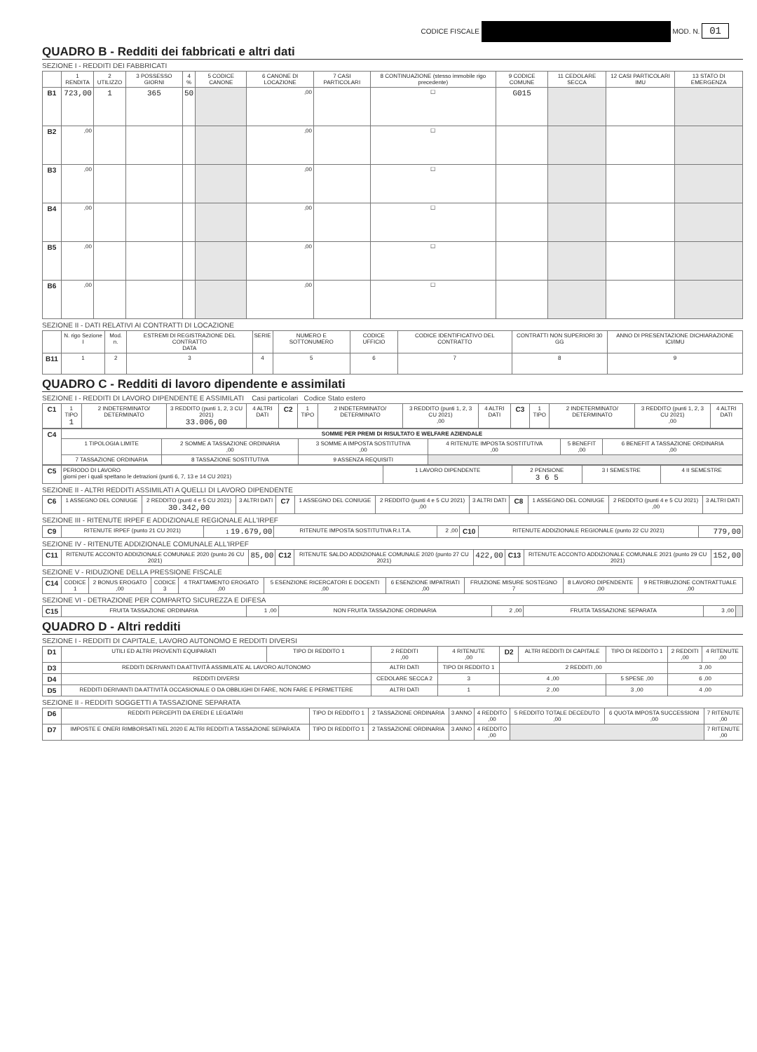CODICE FISCALE MOD. N. 01
QUADRO B - Redditi dei fabbricati e altri dati
SEZIONE I - REDDITI DEI FABBRICATI
| | 1 RENDITA | 2 UTILIZZO | 3 POSSESSO GIORNI | 4 % | 5 CODICE CANONE | 6 CANONE DI LOCAZIONE | 7 CASI PARTICOLARI | 8 CONTINUAZIONE (stesso immobile rigo precedente) | 9 CODICE COMUNE | 11 CEDOLARE SECCA | 12 CASI PARTICOLARI IMU | 13 STATO DI EMERGENZA |
| --- | --- | --- | --- | --- | --- | --- | --- | --- | --- | --- | --- | --- |
| B1 | 723,00 | 1 | 365 | 50 | | ,00 | | ☐ | G015 | | | |
| B2 | ,00 | | | | | ,00 | | ☐ | | | | |
| B3 | ,00 | | | | | ,00 | | ☐ | | | | |
| B4 | ,00 | | | | | ,00 | | ☐ | | | | |
| B5 | ,00 | | | | | ,00 | | ☐ | | | | |
| B6 | ,00 | | | | | ,00 | | ☐ | | | | |
SEZIONE II - DATI RELATIVI AI CONTRATTI DI LOCAZIONE
| | N. rigo Sezione I | Mod. n. | ESTREMI DI REGISTRAZIONE DEL CONTRATTO DATA | SERIE | NUMERO E SOTTONUMERO | CODICE UFFICIO | CODICE IDENTIFICATIVO DEL CONTRATTO | CONTRATTI NON SUPERIORI 30 GG | ANNO DI PRESENTAZIONE DICHIARAZIONE ICI/IMU |
| --- | --- | --- | --- | --- | --- | --- | --- | --- | --- |
| B11 | 1 | 2 | 3 | 4 | 5 | 6 | 7 | 8 | 9 |
QUADRO C - Redditi di lavoro dipendente e assimilati
SEZIONE I - REDDITI DI LAVORO DIPENDENTE E ASSIMILATI Casi particolari Codice Stato estero
| C1 | 1 TIPO 1 | 2 INDETERMINATO/ DETERMINATO | 3 REDDITO (punti 1, 2, 3 CU 2021) 33.006,00 | 4 ALTRI DATI | C2 | 1 TIPO | 2 INDETERMINATO/ DETERMINATO | 3 REDDITO (punti 1, 2, 3 CU 2021) ,00 | 4 ALTRI DATI | C3 | 1 TIPO | 2 INDETERMINATO/ DETERMINATO | 3 REDDITO (punti 1, 2, 3 CU 2021) ,00 | 4 ALTRI DATI |
| C4 | SOMME PER PREMI DI RISULTATO E WELFARE AZIENDALE | | | | | |
| | 1 TIPOLOGIA LIMITE | 2 SOMME A TASSAZIONE ORDINARIA ,00 | 3 SOMME A IMPOSTA SOSTITUTIVA ,00 | 4 RITENUTE IMPOSTA SOSTITUTIVA ,00 | 5 BENEFIT ,00 | 6 BENEFIT A TASSAZIONE ORDINARIA ,00 |
| | 7 TASSAZIONE ORDINARIA | 8 TASSAZIONE SOSTITUTIVA | 9 ASSENZA REQUISITI | | | |
| C5 | PERIODO DI LAVORO giorni per i quali spettano le detrazioni (punti 6, 7, 13 e 14 CU 2021) | 1 LAVORO DIPENDENTE | 2 PENSIONE 3 6 5 | 3 I SEMESTRE | 4 II SEMESTRE |
SEZIONE II - ALTRI REDDITI ASSIMILATI A QUELLI DI LAVORO DIPENDENTE
| C6 | 1 ASSEGNO DEL CONIUGE | 2 REDDITO (punti 4 e 5 CU 2021) 30.342,00 | 3 ALTRI DATI | C7 | 1 ASSEGNO DEL CONIUGE | 2 REDDITO (punti 4 e 5 CU 2021) ,00 | 3 ALTRI DATI | C8 | 1 ASSEGNO DEL CONIUGE | 2 REDDITO (punti 4 e 5 CU 2021) ,00 | 3 ALTRI DATI |
SEZIONE III - RITENUTE IRPEF E ADDIZIONALE REGIONALE ALL'IRPEF
| C9 | RITENUTE IRPEF (punto 21 CU 2021) | 1 19.679,00 | RITENUTE IMPOSTA SOSTITUTIVA R.I.T.A. | 2 ,00 | C10 | RITENUTE ADDIZIONALE REGIONALE (punto 22 CU 2021) | 779,00 |
SEZIONE IV - RITENUTE ADDIZIONALE COMUNALE ALL'IRPEF
| C11 | RITENUTE ACCONTO ADDIZIONALE COMUNALE 2020 (punto 26 CU 2021) | 85,00 | C12 | RITENUTE SALDO ADDIZIONALE COMUNALE 2020 (punto 27 CU 2021) | 422,00 | C13 | RITENUTE ACCONTO ADDIZIONALE COMUNALE 2021 (punto 29 CU 2021) | 152,00 |
SEZIONE V - RIDUZIONE DELLA PRESSIONE FISCALE
| C14 | CODICE 1 | 2 BONUS EROGATO ,00 | CODICE 3 | 4 TRATTAMENTO EROGATO ,00 | 5 ESENZIONE RICERCATORI E DOCENTI ,00 | 6 ESENZIONE IMPATRIATI ,00 | FRUIZIONE MISURE SOSTEGNO 7 | 8 LAVORO DIPENDENTE ,00 | 9 RETRIBUZIONE CONTRATTUALE ,00 |
SEZIONE VI - DETRAZIONE PER COMPARTO SICUREZZA E DIFESA
| C15 | FRUITA TASSAZIONE ORDINARIA | 1 ,00 | NON FRUITA TASSAZIONE ORDINARIA | 2 ,00 | FRUITA TASSAZIONE SEPARATA | 3 ,00 | |
QUADRO D - Altri redditi
SEZIONE I - REDDITI DI CAPITALE, LAVORO AUTONOMO E REDDITI DIVERSI
| D1 | UTILI ED ALTRI PROVENTI EQUIPARATI | TIPO DI REDDITO 1 | 2 REDDITI ,00 | 4 RITENUTE ,00 | D2 | ALTRI REDDITI DI CAPITALE | TIPO DI REDDITO 1 | 2 REDDITI ,00 | 4 RITENUTE ,00 |
| D3 | REDDITI DERIVANTI DA ATTIVITÀ ASSIMILATE AL LAVORO AUTONOMO | | ALTRI DATI | TIPO DI REDDITO 1 | 2 REDDITI ,00 | | | 3 ,00 | |
| D4 | REDDITI DIVERSI | | CEDOLARE SECCA 2 | 3 | 4 ,00 | | 5 SPESE ,00 | 6 ,00 | |
| D5 | REDDITI DERIVANTI DA ATTIVITÀ OCCASIONALE O DA OBBLIGHI DI FARE, NON FARE E PERMETTERE | | ALTRI DATI | 1 | 2 ,00 | | 3 ,00 | 4 ,00 | |
SEZIONE II - REDDITI SOGGETTI A TASSAZIONE SEPARATA
| D6 | REDDITI PERCEPITI DA EREDI E LEGATARI | TIPO DI REDDITO 1 | 2 TASSAZIONE ORDINARIA | 3 ANNO | 4 REDDITO ,00 | 5 REDDITO TOTALE DECEDUTO ,00 | 6 QUOTA IMPOSTA SUCCESSIONI ,00 | 7 RITENUTE ,00 |
| D7 | IMPOSTE E ONERI RIMBORSATI NEL 2020 E ALTRI REDDITI A TASSAZIONE SEPARATA | TIPO DI REDDITO 1 | 2 TASSAZIONE ORDINARIA | 3 ANNO | 4 REDDITO ,00 | | | 7 RITENUTE ,00 |